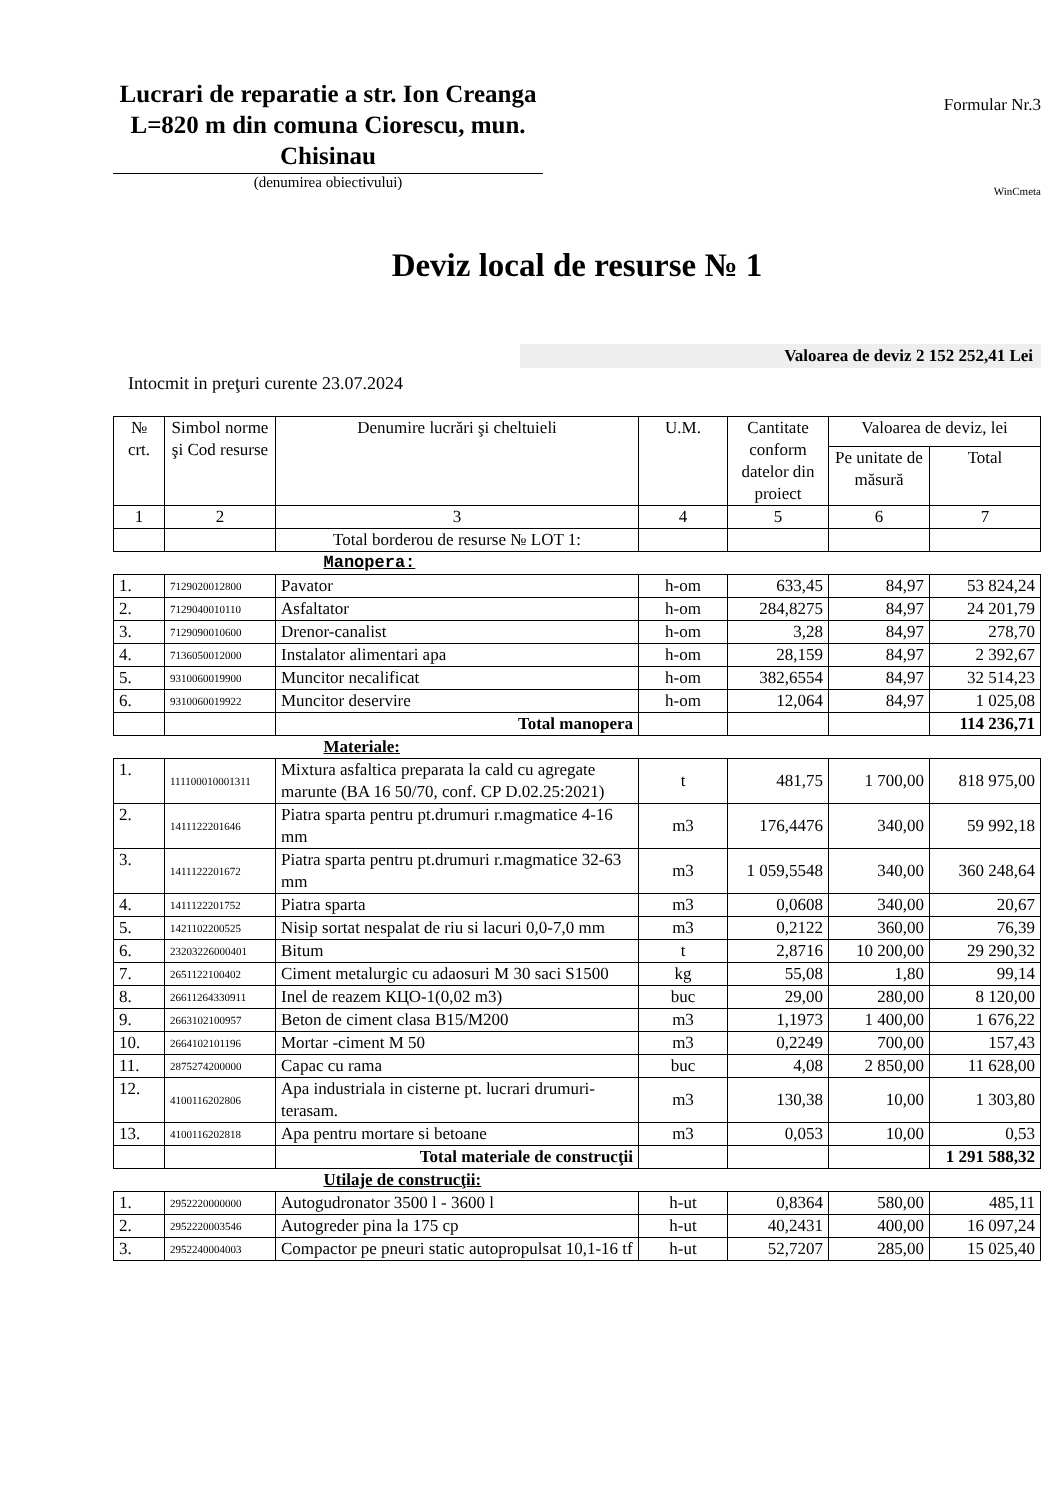Lucrari de reparatie a str. Ion Creanga L=820 m din comuna Ciorescu, mun. Chisinau
(denumirea obiectivului)
Formular Nr.3
WinCmeta
Deviz local de resurse № 1
Valoarea de deviz 2 152 252,41 Lei
Intocmit in preţuri curente 23.07.2024
| № crt. | Simbol norme şi Cod resurse | Denumire lucrări şi cheltuieli | U.M. | Cantitate conform datelor din proiect | Valoarea de deviz, lei | |
| --- | --- | --- | --- | --- | --- | --- |
| | | | | | Pe unitate de măsură | Total |
| 1 | 2 | 3 | 4 | 5 | 6 | 7 |
| | | Total borderou de resurse № LOT 1: | | | | |
| Manopera: | | | | | | |
| 1. | 7129020012800 | Pavator | h-om | 633,45 | 84,97 | 53 824,24 |
| 2. | 7129040010110 | Asfaltator | h-om | 284,8275 | 84,97 | 24 201,79 |
| 3. | 7129090010600 | Drenor-canalist | h-om | 3,28 | 84,97 | 278,70 |
| 4. | 7136050012000 | Instalator alimentari apa | h-om | 28,159 | 84,97 | 2 392,67 |
| 5. | 9310060019900 | Muncitor necalificat | h-om | 382,6554 | 84,97 | 32 514,23 |
| 6. | 9310060019922 | Muncitor deservire | h-om | 12,064 | 84,97 | 1 025,08 |
| | | Total manopera | | | | 114 236,71 |
| Materiale: | | | | | | |
| 1. | 111100010001311 | Mixtura asfaltica preparata la cald cu agregate marunte (BA 16 50/70, conf. CP D.02.25:2021) | t | 481,75 | 1 700,00 | 818 975,00 |
| 2. | 1411122201646 | Piatra sparta pentru pt.drumuri r.magmatice 4-16 mm | m3 | 176,4476 | 340,00 | 59 992,18 |
| 3. | 1411122201672 | Piatra sparta pentru pt.drumuri r.magmatice 32-63 mm | m3 | 1 059,5548 | 340,00 | 360 248,64 |
| 4. | 1411122201752 | Piatra sparta | m3 | 0,0608 | 340,00 | 20,67 |
| 5. | 1421102200525 | Nisip sortat nespalat de riu si lacuri 0,0-7,0 mm | m3 | 0,2122 | 360,00 | 76,39 |
| 6. | 23203226000401 | Bitum | t | 2,8716 | 10 200,00 | 29 290,32 |
| 7. | 2651122100402 | Ciment metalurgic cu adaosuri M 30 saci S1500 | kg | 55,08 | 1,80 | 99,14 |
| 8. | 26611264330911 | Inel de reazem КЦО-1(0,02 m3) | buc | 29,00 | 280,00 | 8 120,00 |
| 9. | 2663102100957 | Beton de ciment clasa B15/M200 | m3 | 1,1973 | 1 400,00 | 1 676,22 |
| 10. | 2664102101196 | Mortar -ciment M 50 | m3 | 0,2249 | 700,00 | 157,43 |
| 11. | 2875274200000 | Capac cu rama | buc | 4,08 | 2 850,00 | 11 628,00 |
| 12. | 4100116202806 | Apa industriala in cisterne pt. lucrari drumuri-terasam. | m3 | 130,38 | 10,00 | 1 303,80 |
| 13. | 4100116202818 | Apa pentru mortare si betoane | m3 | 0,053 | 10,00 | 0,53 |
| | | Total materiale de construcţii | | | | 1 291 588,32 |
| Utilaje de construcţii: | | | | | | |
| 1. | 2952220000000 | Autogudronator 3500 l - 3600 l | h-ut | 0,8364 | 580,00 | 485,11 |
| 2. | 2952220003546 | Autogreder pina la 175 cp | h-ut | 40,2431 | 400,00 | 16 097,24 |
| 3. | 2952240004003 | Compactor pe pneuri static autopropulsat 10,1-16 tf | h-ut | 52,7207 | 285,00 | 15 025,40 |